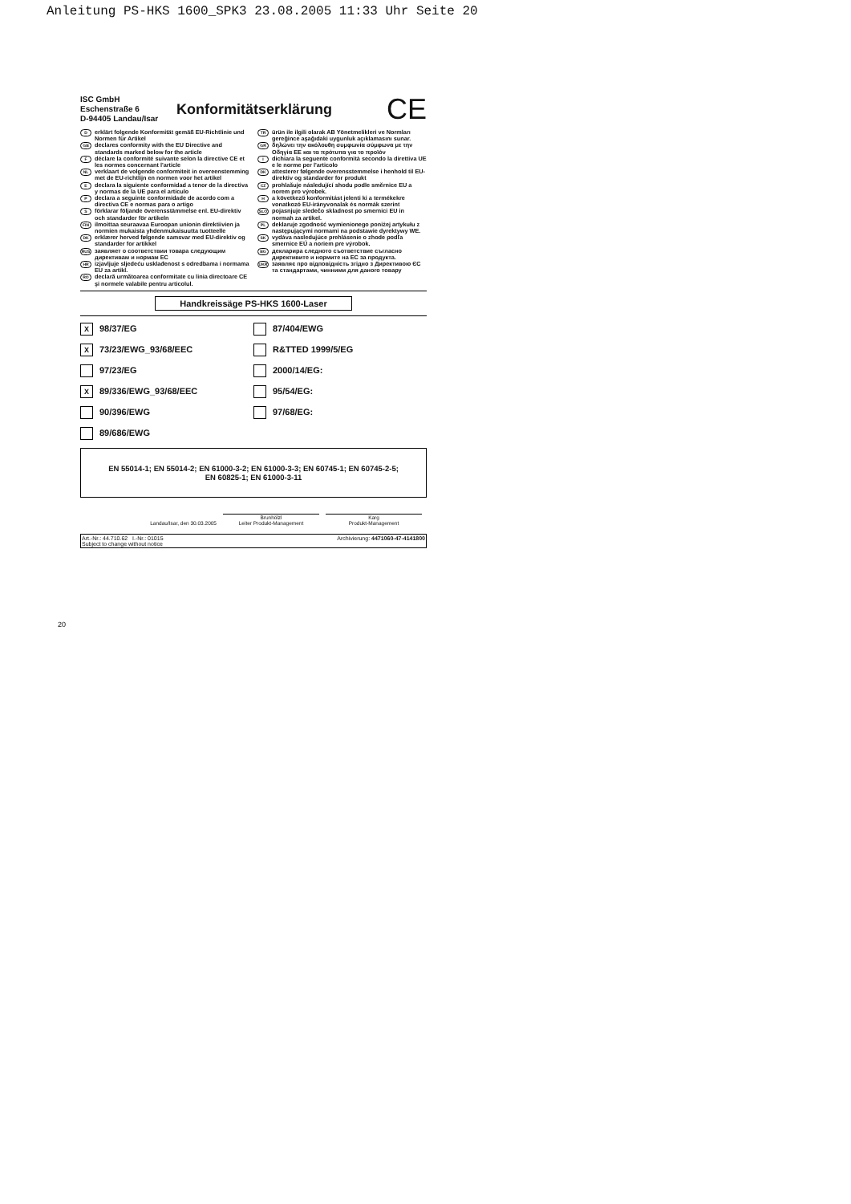Anleitung PS-HKS 1600_SPK3 23.08.2005 11:33 Uhr Seite 20
ISC GmbH
Eschenstraße 6
D-94405 Landau/Isar
Konformitätserklärung
CE
Derklärt folgende Konformität gemäß EU-Richtlinie und Normen für Artikel
GB declares conformity with the EU Directive and standards marked below for the article
Fdéclare la conformité suivante selon la directive CE et les normes concernant l'article
NL verklaart de volgende conformiteit in overeenstemming met de EU-richtlijn en normen voor het artikel
Edeclara la siguiente conformidad a tenor de la directiva y normas de la UE para el artículo
Pdeclara a seguinte conformidade de acordo com a directiva CE e normas para o artigo
Sförklarar följande överensstämmelse enl. EU-direktiv och standarder för artikeln
FIN ilmoittaa seuraavaa Euroopan unionin direktiivien ja normien mukaista yhdenmukaisuutta tuotteelle
DK erklærer herved følgende samsvar med EU-direktiv og standarder for artikkel
RUS заявляет о соответствии товара следующим директивам и нормам ЕС
HR izjavljuje sljedeću usklađenost s odredbama i normama EU za artikl.
RO declară urmãtoarea conformitate cu linia directoare CE şi normele valabile pentru articolul.
TR ürün ile ilgili olarak AB Yönetmelikleri ve Normları gereğince aşağıdaki uygunluk açıklamasını sunar.
GR δηλώνει την ακόλουθη συμφωνία σύμφωνα με την Οδηγία ΕΕ και τα πρότυπα για το προϊόν
Idichiara la seguente conformità secondo la direttiva UE e le norme per l'articolo
DK attesterer følgende overensstemmelse i henhold til EU-direktiv og standarder for produkt
CZ prohlašuje následující shodu podle směrnice EU a norem pro výrobek.
Ha következő konformitást jelenti ki a termékekre vonatkozó EU-irányvonalak és normák szerint
SLO pojasnjuje sledečo skladnost po smernici EU in normah za artikel.
PL deklaruje zgodność wymienionego poniżej artykułu z następującymi normami na podstawie dyrektywy WE.
SK vydáva nasledujúce prehlásenie o zhode podľa smernice EÚ a noriem pre výrobok.
BG декларира следното съответствие съгласно директивите и нормите на ЕС за продукта.
UKR заявляє про відповідність згідно з Директивою ЄС та стандартами, чинними для даного товару
Handkreissäge PS-HKS 1600-Laser
X 98/37/EG
87/404/EWG
X 73/23/EWG_93/68/EEC
R&TTED 1999/5/EG
97/23/EG
2000/14/EG:
X 89/336/EWG_93/68/EEC
95/54/EG:
90/396/EWG
97/68/EG:
89/686/EWG
EN 55014-1; EN 55014-2; EN 61000-3-2; EN 61000-3-3; EN 60745-1; EN 60745-2-5;
EN 60825-1; EN 61000-3-11
Landau/Isar, den 30.03.2005
Brunhölzl
Leiter Produkt-Management
Karg
Produkt-Management
Art.-Nr.: 44.710.62 I.-Nr.: 01015 Archivierung: 4471060-47-4141800
Subject to change without notice
20